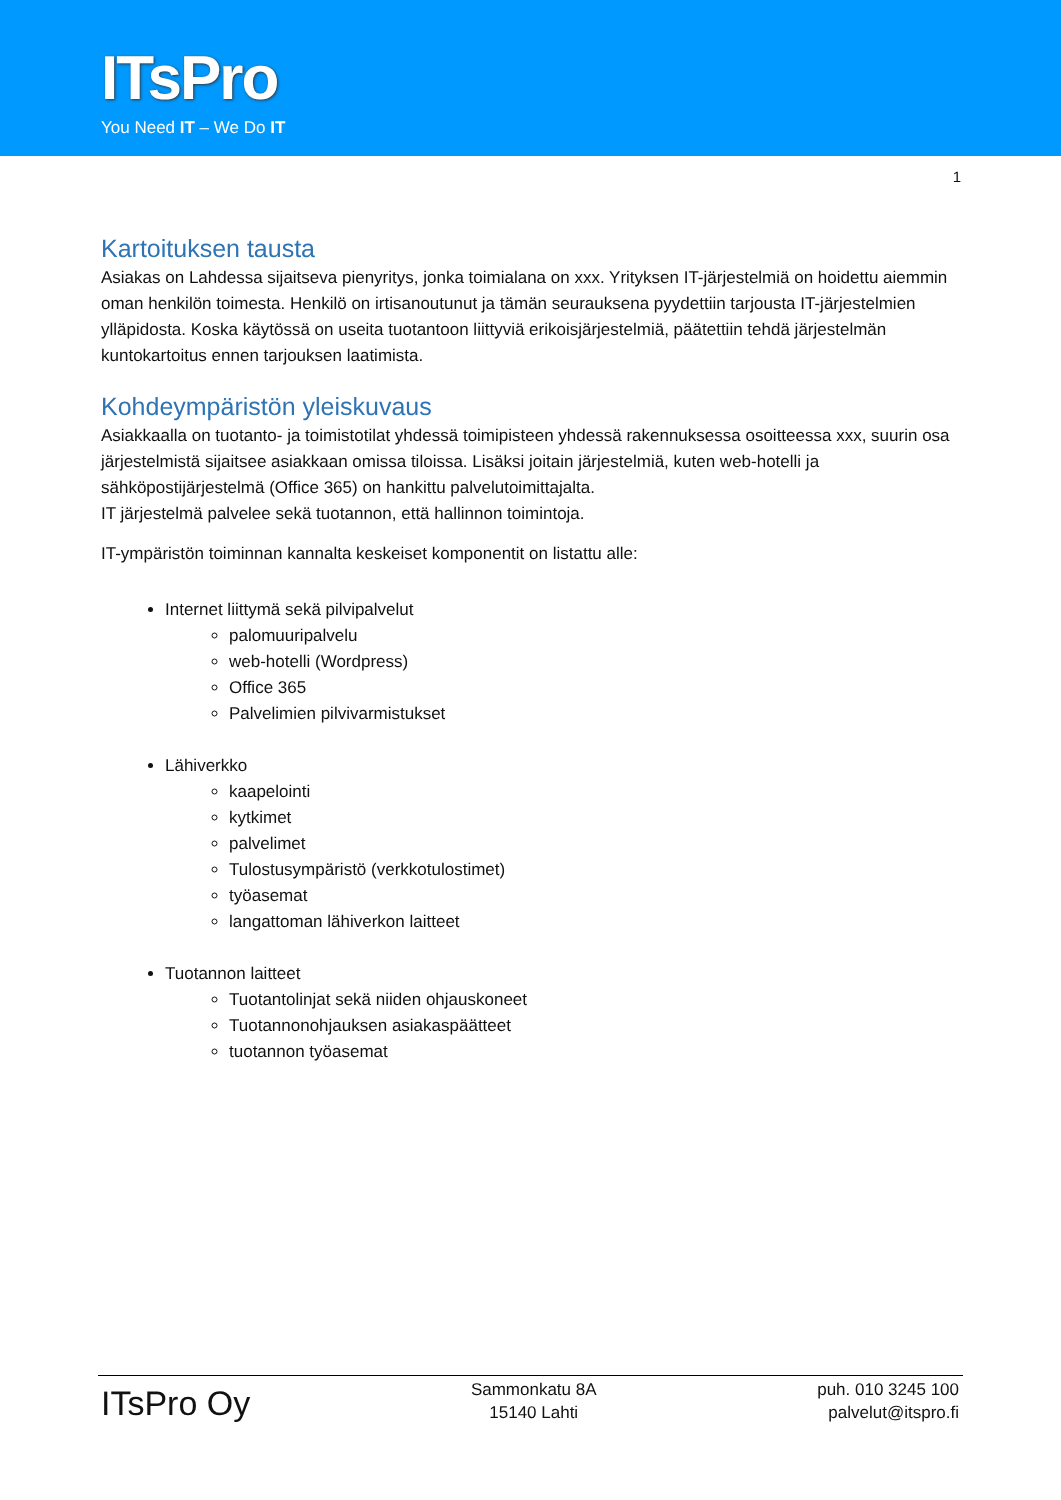ITsPro
You Need IT – We Do IT
1
Kartoituksen tausta
Asiakas on Lahdessa sijaitseva pienyritys, jonka toimialana on xxx. Yrityksen IT-järjestelmiä on hoidettu aiemmin oman henkilön toimesta. Henkilö on irtisanoutunut ja tämän seurauksena pyydettiin tarjousta IT-järjestelmien ylläpidosta. Koska käytössä on useita tuotantoon liittyviä erikoisjärjestelmiä, päätettiin tehdä järjestelmän kuntokartoitus ennen tarjouksen laatimista.
Kohdeympäristön yleiskuvaus
Asiakkaalla on tuotanto- ja toimistotilat yhdessä toimipisteen yhdessä rakennuksessa osoitteessa xxx, suurin osa järjestelmistä sijaitsee asiakkaan omissa tiloissa. Lisäksi joitain järjestelmiä, kuten web-hotelli ja sähköpostijärjestelmä (Office 365) on hankittu palvelutoimittajalta.
IT järjestelmä palvelee sekä tuotannon, että hallinnon toimintoja.
IT-ympäristön toiminnan kannalta keskeiset komponentit on listattu alle:
Internet liittymä sekä pilvipalvelut
palomuuripalvelu
web-hotelli (Wordpress)
Office 365
Palvelimien pilvivarmistukset
Lähiverkko
kaapelointi
kytkimet
palvelimet
Tulostusympäristö (verkkotulostimet)
työasemat
langattoman lähiverkon laitteet
Tuotannon laitteet
Tuotantolinjat sekä niiden ohjauskoneet
Tuotannonohjauksen asiakaspäätteet
tuotannon työasemat
ITsPro Oy
Sammonkatu 8A
15140 Lahti
puh. 010 3245 100
palvelut@itspro.fi